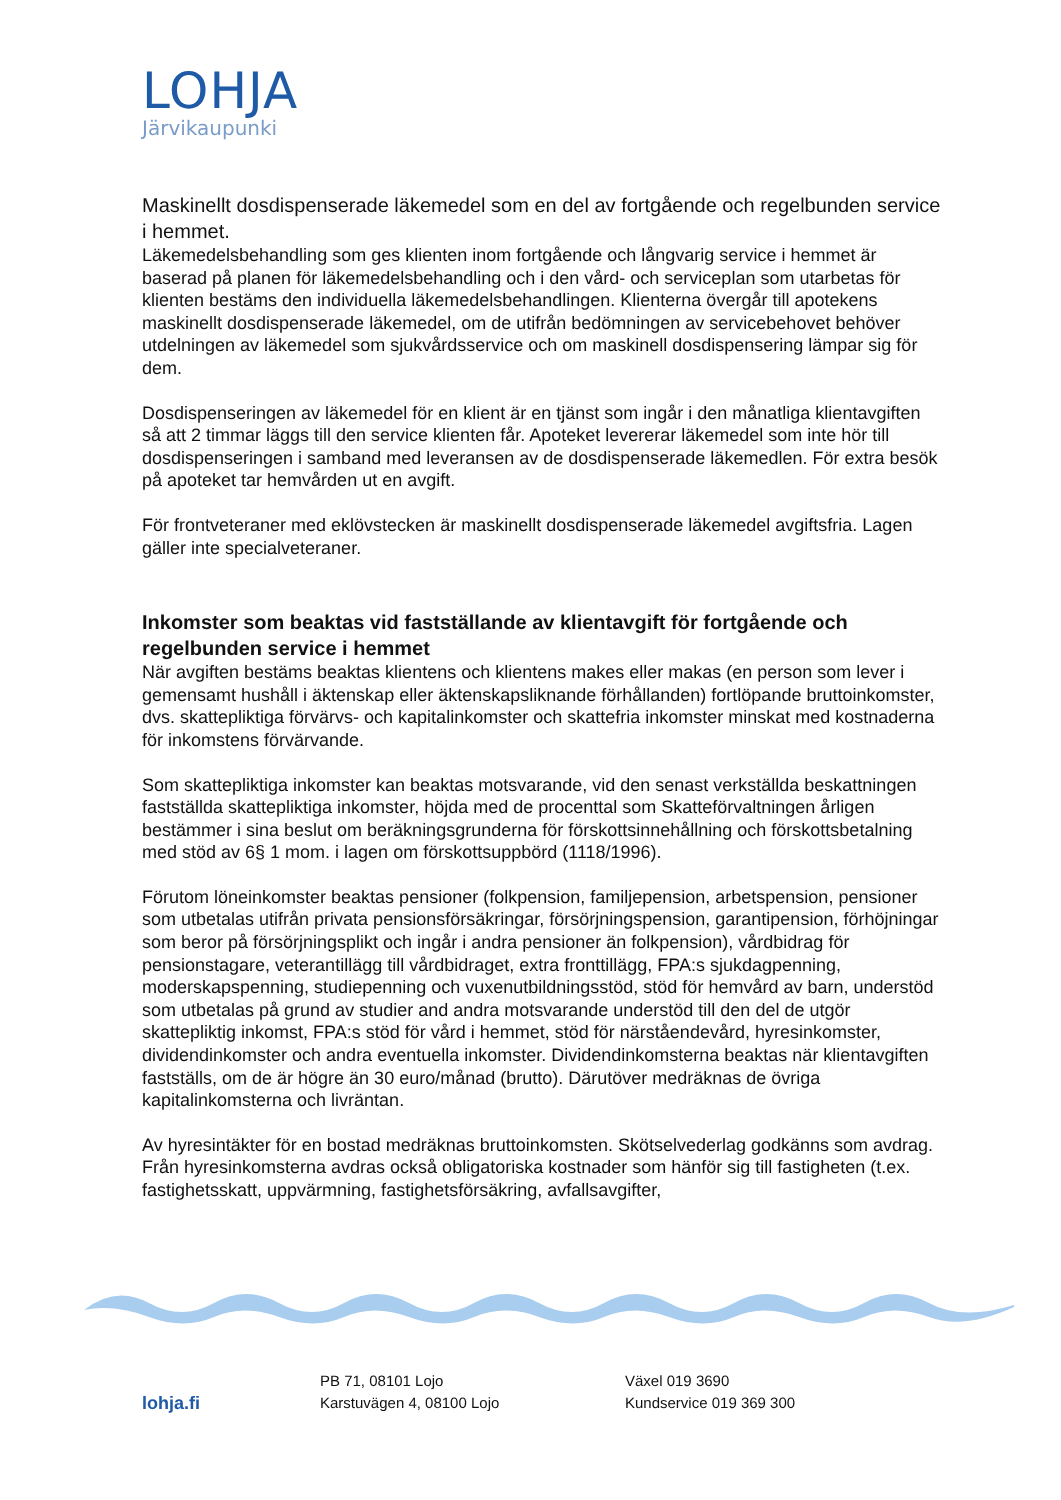LOHJA
Järvikaupunki
Maskinellt dosdispenserade läkemedel som en del av fortgående och regelbunden service i hemmet.
Läkemedelsbehandling som ges klienten inom fortgående och långvarig service i hemmet är baserad på planen för läkemedelsbehandling och i den vård- och serviceplan som utarbetas för klienten bestäms den individuella läkemedelsbehandlingen. Klienterna övergår till apotekens maskinellt dosdispenserade läkemedel, om de utifrån bedömningen av servicebehovet behöver utdelningen av läkemedel som sjukvårdsservice och om maskinell dosdispensering lämpar sig för dem.
Dosdispenseringen av läkemedel för en klient är en tjänst som ingår i den månatliga klientavgiften så att 2 timmar läggs till den service klienten får. Apoteket levererar läkemedel som inte hör till dosdispenseringen i samband med leveransen av de dosdispenserade läkemedlen. För extra besök på apoteket tar hemvården ut en avgift.
För frontveteraner med eklövstecken är maskinellt dosdispenserade läkemedel avgiftsfria. Lagen gäller inte specialveteraner.
Inkomster som beaktas vid fastställande av klientavgift för fortgående och regelbunden service i hemmet
När avgiften bestäms beaktas klientens och klientens makes eller makas (en person som lever i gemensamt hushåll i äktenskap eller äktenskapsliknande förhållanden) fortlöpande bruttoinkomster, dvs. skattepliktiga förvärvs- och kapitalinkomster och skattefria inkomster minskat med kostnaderna för inkomstens förvärvande.
Som skattepliktiga inkomster kan beaktas motsvarande, vid den senast verkställda beskattningen fastställda skattepliktiga inkomster, höjda med de procenttal som Skatteförvaltningen årligen bestämmer i sina beslut om beräkningsgrunderna för förskottsinnehållning och förskottsbetalning med stöd av 6§ 1 mom. i lagen om förskottsuppbörd (1118/1996).
Förutom löneinkomster beaktas pensioner (folkpension, familjepension, arbetspension, pensioner som utbetalas utifrån privata pensionsförsäkringar, försörjningspension, garantipension, förhöjningar som beror på försörjningsplikt och ingår i andra pensioner än folkpension), vårdbidrag för pensionstagare, veterantillägg till vårdbidraget, extra fronttillägg, FPA:s sjukdagpenning, moderskapspenning, studiepenning och vuxenutbildningsstöd, stöd för hemvård av barn, understöd som utbetalas på grund av studier and andra motsvarande understöd till den del de utgör skattepliktig inkomst, FPA:s stöd för vård i hemmet, stöd för närståendevård, hyresinkomster, dividendinkomster och andra eventuella inkomster. Dividendinkomsterna beaktas när klientavgiften fastställs, om de är högre än 30 euro/månad (brutto). Därutöver medräknas de övriga kapitalinkomsterna och livräntan.
Av hyresintäkter för en bostad medräknas bruttoinkomsten. Skötselvederlag godkänns som avdrag. Från hyresinkomsterna avdras också obligatoriska kostnader som hänför sig till fastigheten (t.ex. fastighetsskatt, uppvärmning, fastighetsförsäkring, avfallsavgifter,
lohja.fi
PB 71, 08101 Lojo
Karstuvägen 4, 08100 Lojo
Växel 019 3690
Kundservice 019 369 300